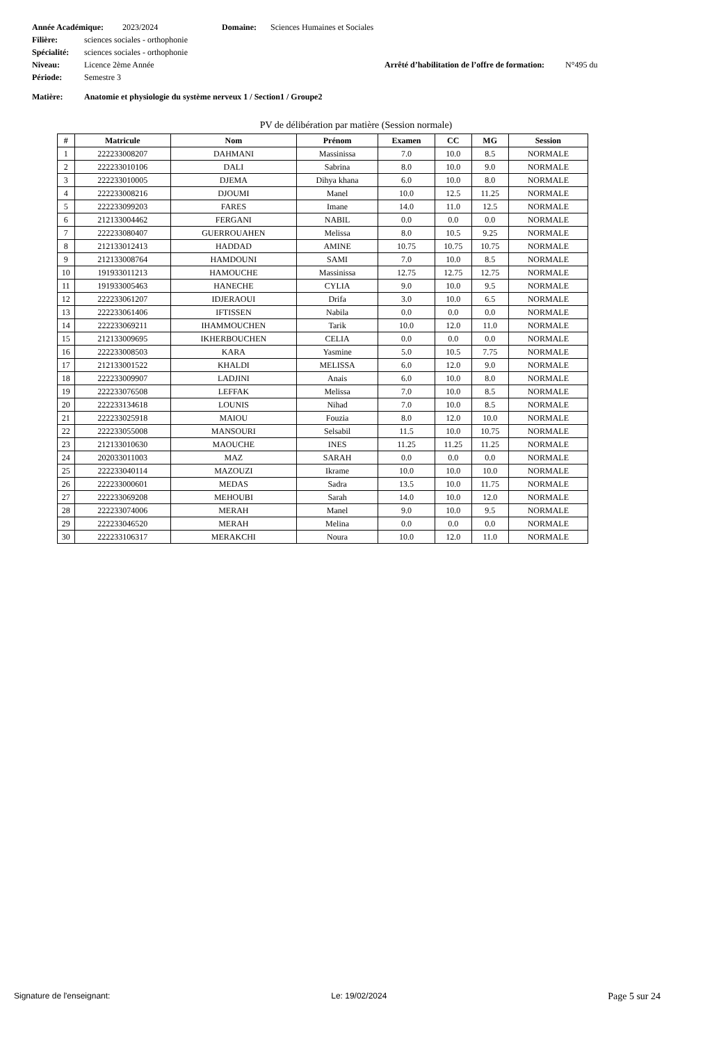Année Académique: 2023/2024 Domaine: Sciences Humaines et Sociales
Filière: sciences sociales - orthophonie
Spécialité: sciences sociales - orthophonie
Niveau: Licence 2ème Année Arrêté d’habilitation de l’offre de formation: N°495 du
Période: Semestre 3
Matière: Anatomie et physiologie du système nerveux 1 / Section1 / Groupe2
PV de délibération par matière (Session normale)
| # | Matricule | Nom | Prénom | Examen | CC | MG | Session |
| --- | --- | --- | --- | --- | --- | --- | --- |
| 1 | 222233008207 | DAHMANI | Massinissa | 7.0 | 10.0 | 8.5 | NORMALE |
| 2 | 222233010106 | DALI | Sabrina | 8.0 | 10.0 | 9.0 | NORMALE |
| 3 | 222233010005 | DJEMA | Dihya khana | 6.0 | 10.0 | 8.0 | NORMALE |
| 4 | 222233008216 | DJOUMI | Manel | 10.0 | 12.5 | 11.25 | NORMALE |
| 5 | 222233099203 | FARES | Imane | 14.0 | 11.0 | 12.5 | NORMALE |
| 6 | 212133004462 | FERGANI | NABIL | 0.0 | 0.0 | 0.0 | NORMALE |
| 7 | 222233080407 | GUERROUAHEN | Melissa | 8.0 | 10.5 | 9.25 | NORMALE |
| 8 | 212133012413 | HADDAD | AMINE | 10.75 | 10.75 | 10.75 | NORMALE |
| 9 | 212133008764 | HAMDOUNI | SAMI | 7.0 | 10.0 | 8.5 | NORMALE |
| 10 | 191933011213 | HAMOUCHE | Massinissa | 12.75 | 12.75 | 12.75 | NORMALE |
| 11 | 191933005463 | HANECHE | CYLIA | 9.0 | 10.0 | 9.5 | NORMALE |
| 12 | 222233061207 | IDJERAOUI | Drifa | 3.0 | 10.0 | 6.5 | NORMALE |
| 13 | 222233061406 | IFTISSEN | Nabila | 0.0 | 0.0 | 0.0 | NORMALE |
| 14 | 222233069211 | IHAMMOUCHEN | Tarik | 10.0 | 12.0 | 11.0 | NORMALE |
| 15 | 212133009695 | IKHERBOUCHEN | CELIA | 0.0 | 0.0 | 0.0 | NORMALE |
| 16 | 222233008503 | KARA | Yasmine | 5.0 | 10.5 | 7.75 | NORMALE |
| 17 | 212133001522 | KHALDI | MELISSA | 6.0 | 12.0 | 9.0 | NORMALE |
| 18 | 222233009907 | LADJINI | Anais | 6.0 | 10.0 | 8.0 | NORMALE |
| 19 | 222233076508 | LEFFAK | Melissa | 7.0 | 10.0 | 8.5 | NORMALE |
| 20 | 222233134618 | LOUNIS | Nihad | 7.0 | 10.0 | 8.5 | NORMALE |
| 21 | 222233025918 | MAIOU | Fouzia | 8.0 | 12.0 | 10.0 | NORMALE |
| 22 | 222233055008 | MANSOURI | Selsabil | 11.5 | 10.0 | 10.75 | NORMALE |
| 23 | 212133010630 | MAOUCHE | INES | 11.25 | 11.25 | 11.25 | NORMALE |
| 24 | 202033011003 | MAZ | SARAH | 0.0 | 0.0 | 0.0 | NORMALE |
| 25 | 222233040114 | MAZOUZI | Ikrame | 10.0 | 10.0 | 10.0 | NORMALE |
| 26 | 222233000601 | MEDAS | Sadra | 13.5 | 10.0 | 11.75 | NORMALE |
| 27 | 222233069208 | MEHOUBI | Sarah | 14.0 | 10.0 | 12.0 | NORMALE |
| 28 | 222233074006 | MERAH | Manel | 9.0 | 10.0 | 9.5 | NORMALE |
| 29 | 222233046520 | MERAH | Melina | 0.0 | 0.0 | 0.0 | NORMALE |
| 30 | 222233106317 | MERAKCHI | Noura | 10.0 | 12.0 | 11.0 | NORMALE |
Signature de l'enseignant: Le: 19/02/2024 Page 5 sur 24